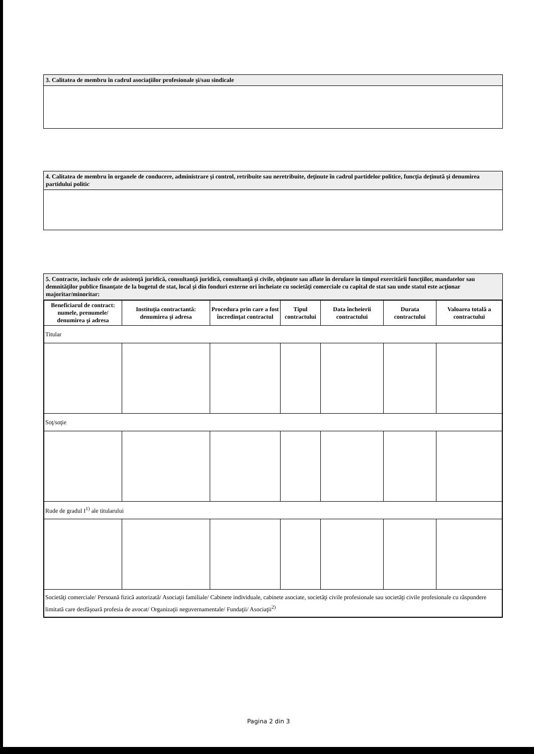3. Calitatea de membru în cadrul asociaţiilor profesionale şi/sau sindicale
4. Calitatea de membru în organele de conducere, administrare şi control, retribuite sau neretribuite, deţinute în cadrul partidelor politice, funcţia deţinută şi denumirea partidului politic
5. Contracte, inclusiv cele de asistenţă juridică, consultanţă juridică, consultanţă şi civile, obţinute sau aflate în derulare în timpul exercitării funcţiilor, mandatelor sau demnităţilor publice finanţate de la bugetul de stat, local şi din fonduri externe ori încheiate cu societăţi comerciale cu capital de stat sau unde statul este acţionar majoritar/minoritar:
| Beneficiarul de contract: numele, prenumele/ denumirea şi adresa | Instituţia contractantă: denumirea şi adresa | Procedura prin care a fost încredinţat contractul | Tipul contractului | Data încheierii contractului | Durata contractului | Valoarea totală a contractului |
| --- | --- | --- | --- | --- | --- | --- |
| Titular | | | | | | |
| Soţ/soţie | | | | | | |
| Rude de gradul I<sup>1)</sup> ale titularului | | | | | | |
| Societăţi comerciale/ Persoană fizică autorizată/ Asociaţii familiale/ Cabinete individuale, cabinete asociate, societăţi civile profesionale sau societăţi civile profesionale cu răspundere limitată care desfăşoară profesia de avocat/ Organizaţii neguvernamentale/ Fundaţii/ Asociaţii<sup>2)</sup> | | | | | | |
Pagina 2 din 3